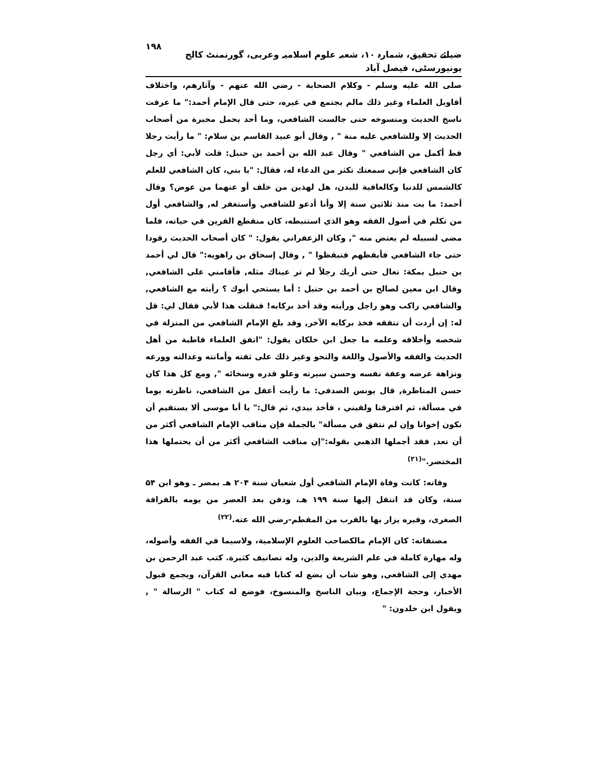ضیائے تحقیق، شمارہ ۱۰، شعبہ علوم اسلامیہ وعربی، گورنمنٹ کالج یونیورسٹی، فیصل آباد ۱۹۸
صلى الله عليه وسلم - وكلام الصحابة - رضي الله عنهم - وآثارهم، واختلاف أقاويل العلماء وغير ذلك مالم يجتمع في غيره، حتى قال الإمام أحمد:" ما عرفت ناسخ الحديث ومنسوخه حتى جالست الشافعي، وما أحد يحمل محبرة من أصحاب الحديث إلا وللشافعي عليه منة " , وقال أبو عبيد القاسم بن سلام: " ما رأيت رجلا قط أكمل من الشافعي " وقال عبد الله بن أحمد بن حنبل: قلت لأبي: أي رجل كان الشافعي فإني سمعتك تكثر من الدعاء له، فقال: "يا بني، كان الشافعي للعلم كالشمس للدنيا وكالعافية للبدن، هل لهذين من خلف أو عنهما من عوض؟ وقال أحمد: ما بت منذ ثلاثين سنة إلا وأنا أدعو للشافعي وأستغفر له, والشافعي أول من تكلم في أصول الفقه وهو الذي استنبطه، كان منقطع القرين في حياته، فلما مضى لسبيله لم يعتض منه ", وكان الزعفراني يقول: " كان أصحاب الحديث رقودا حتى جاء الشافعي فأيقظهم فتيقظوا " , وقال إسحاق بن راهويه:" قال لي أحمد بن حنبل بمكة: تعال حتى أريك رجلاً لم تر عيناك مثله, فأقامني على الشافعي, وقال ابن معين لصالح بن أحمد بن حنبل : أما يستحي أبوك ؟ رأيته مع الشافعي, والشافعي راكب وهو راجل ورأيته وقد أخذ بركابه! فنقلت هذا لأبي فقال لي: قل له: إن أردت أن تتفقه فخذ بركابه الآخر, وقد بلغ الإمام الشافعي من المنزلة في شخصه وأخلاقه وعلمه ما جعل ابن خلكان يقول: "اتفق العلماء قاطبة من أهل الحديث والفقه والأصول واللغة والنحو وغير ذلك على ثقته وأمانته وعدالته وورعه ونزاهة عرضه وعفة نفسه وحسن سيرته وعلو قدره وسخائه ", ومع كل هذا كان حسن المناظرة, قال يونس الصدفي: ما رأيت أعقل من الشافعي، ناظرته يوما في مسألة، ثم افترقنا ولقيني ، فأخذ بيدي، ثم قال:" يا أبا موسى ألا يستقيم أن نكون إخوانا وإن لم نتفق في مسألة" بالجملة فإن مناقب الإمام الشافعي أكثر من أن تعد, فقد أجملها الذهبي بقوله:"إن مناقب الشافعي أكثر من أن يحتملها هذا المختصر."<sup>(۲۱)</sup>
وفاته: كانت وفاة الإمام الشافعي أول شعبان سنة ۲۰۴ هـ بمصر ـ وهو ابن ۵۴ سنة، وكان قد انتقل إليها سنة ۱۹۹ هـ، ودفن بعد العصر من يومه بالقرافة الصغرى، وقبره يزار بها بالقرب من المقطم-رضي الله عنه.<sup>(۲۲)</sup>
مصنفاته: كان الإمام مالكصاحب العلوم الإسلامية، ولاسيما في الفقه وأصوله، وله مهارة كاملة في علم الشريعة والدين، وله تصانيف كثيرة. كتب عبد الرحمن بن مهدي إلى الشافعي, وهو شاب أن يضع له كتابا فيه معاني القرآن، ويجمع قبول الأخبار، وحجة الإجماع، وبيان الناسخ والمنسوخ، فوضع له كتاب " الرسالة " , ويقول ابن خلدون: "